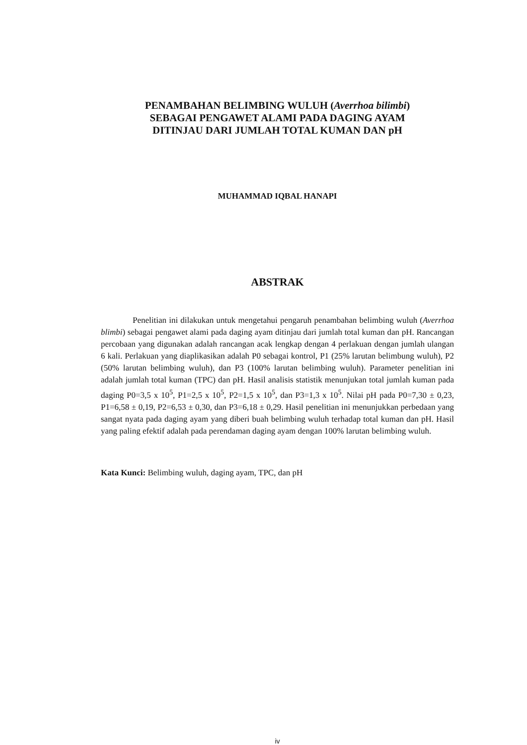PENAMBAHAN BELIMBING WULUH (Averrhoa bilimbi)
SEBAGAI PENGAWET ALAMI PADA DAGING AYAM
DITINJAU DARI JUMLAH TOTAL KUMAN DAN pH
MUHAMMAD IQBAL HANAPI
ABSTRAK
Penelitian ini dilakukan untuk mengetahui pengaruh penambahan belimbing wuluh (Averrhoa blimbi) sebagai pengawet alami pada daging ayam ditinjau dari jumlah total kuman dan pH. Rancangan percobaan yang digunakan adalah rancangan acak lengkap dengan 4 perlakuan dengan jumlah ulangan 6 kali. Perlakuan yang diaplikasikan adalah P0 sebagai kontrol, P1 (25% larutan belimbung wuluh), P2 (50% larutan belimbing wuluh), dan P3 (100% larutan belimbing wuluh). Parameter penelitian ini adalah jumlah total kuman (TPC) dan pH. Hasil analisis statistik menunjukan total jumlah kuman pada daging P0=3,5 x 10<sup>5</sup>, P1=2,5 x 10<sup>5</sup>, P2=1,5 x 10<sup>5</sup>, dan P3=1,3 x 10<sup>5</sup>. Nilai pH pada P0=7,30 ± 0,23, P1=6,58 ± 0,19, P2=6,53 ± 0,30, dan P3=6,18 ± 0,29. Hasil penelitian ini menunjukkan perbedaan yang sangat nyata pada daging ayam yang diberi buah belimbing wuluh terhadap total kuman dan pH. Hasil yang paling efektif adalah pada perendaman daging ayam dengan 100% larutan belimbing wuluh.
Kata Kunci: Belimbing wuluh, daging ayam, TPC, dan pH
iv